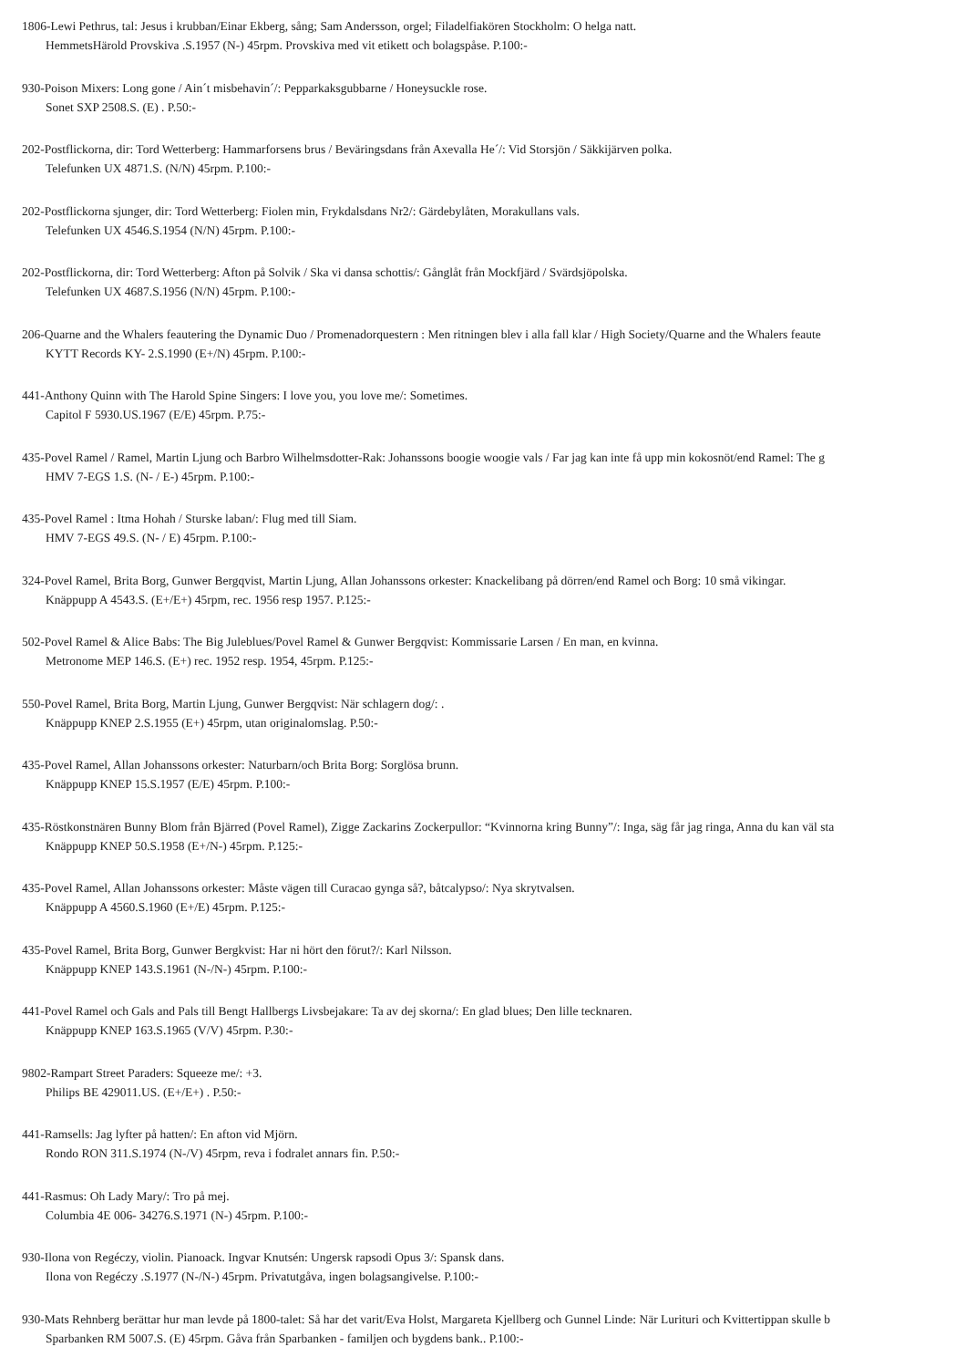1806-Lewi Pethrus, tal: Jesus i krubban/Einar Ekberg, sång; Sam Andersson, orgel; Filadelfiakören Stockholm: O helga natt.
HemmetsHärold Provskiva .S.1957 (N-) 45rpm. Provskiva med vit etikett och bolagspåse. P.100:-
930-Poison Mixers: Long gone / Ain´t misbehavin´/: Pepparkaksgubbarne / Honeysuckle rose.
Sonet SXP 2508.S. (E) . P.50:-
202-Postflickorna, dir: Tord Wetterberg: Hammarforsens brus / Beväringsdans från Axevalla He´/: Vid Storsjön / Säkkijärven polka.
Telefunken UX 4871.S. (N/N) 45rpm. P.100:-
202-Postflickorna sjunger, dir: Tord Wetterberg: Fiolen min, Frykdalsdans Nr2/: Gärdebylåten, Morakullans vals.
Telefunken UX 4546.S.1954 (N/N) 45rpm. P.100:-
202-Postflickorna, dir: Tord Wetterberg: Afton på Solvik / Ska vi dansa schottis/: Gånglåt från Mockfjärd / Svärdsjöpolska.
Telefunken UX 4687.S.1956 (N/N) 45rpm. P.100:-
206-Quarne and the Whalers feautering the Dynamic Duo / Promenadorquestern : Men ritningen blev i alla fall klar / High Society/Quarne and the Whalers feaute
KYTT Records KY- 2.S.1990 (E+/N) 45rpm. P.100:-
441-Anthony Quinn with The Harold Spine Singers: I love you, you love me/: Sometimes.
Capitol F 5930.US.1967 (E/E) 45rpm. P.75:-
435-Povel Ramel / Ramel, Martin Ljung och Barbro Wilhelmsdotter-Rak: Johanssons boogie woogie vals / Far jag kan inte få upp min kokosnöt/end Ramel: The g
HMV 7-EGS 1.S. (N- / E-) 45rpm. P.100:-
435-Povel Ramel : Itma Hohah / Sturske laban/: Flug med till Siam.
HMV 7-EGS 49.S. (N- / E) 45rpm. P.100:-
324-Povel Ramel, Brita Borg, Gunwer Bergqvist, Martin Ljung, Allan Johanssons orkester: Knackelibang på dörren/end Ramel och Borg: 10 små vikingar.
Knäppupp A 4543.S. (E+/E+) 45rpm, rec. 1956 resp 1957. P.125:-
502-Povel Ramel & Alice Babs: The Big Juleblues/Povel Ramel & Gunwer Bergqvist: Kommissarie Larsen / En man, en kvinna.
Metronome MEP 146.S. (E+) rec. 1952 resp. 1954, 45rpm. P.125:-
550-Povel Ramel, Brita Borg, Martin Ljung, Gunwer Bergqvist: När schlagern dog/: .
Knäppupp KNEP 2.S.1955 (E+) 45rpm, utan originalomslag. P.50:-
435-Povel Ramel, Allan Johanssons orkester: Naturbarn/och Brita Borg: Sorglösa brunn.
Knäppupp KNEP 15.S.1957 (E/E) 45rpm. P.100:-
435-Röstkonstnären Bunny Blom från Bjärred (Povel Ramel), Zigge Zackarins Zockerpullor: “Kvinnorna kring Bunny”/: Inga, säg får jag ringa, Anna du kan väl sta
Knäppupp KNEP 50.S.1958 (E+/N-) 45rpm. P.125:-
435-Povel Ramel, Allan Johanssons orkester: Måste vägen till Curacao gynga så?, båtcalypso/: Nya skrytvalsen.
Knäppupp A 4560.S.1960 (E+/E) 45rpm. P.125:-
435-Povel Ramel, Brita Borg, Gunwer Bergkvist: Har ni hört den förut?/: Karl Nilsson.
Knäppupp KNEP 143.S.1961 (N-/N-) 45rpm. P.100:-
441-Povel Ramel och Gals and Pals till Bengt Hallbergs Livsbejakare: Ta av dej skorna/: En glad blues; Den lille tecknaren.
Knäppupp KNEP 163.S.1965 (V/V) 45rpm. P.30:-
9802-Rampart Street Paraders: Squeeze me/: +3.
Philips BE 429011.US. (E+/E+) . P.50:-
441-Ramsells: Jag lyfter på hatten/: En afton vid Mjörn.
Rondo RON 311.S.1974 (N-/V) 45rpm, reva i fodralet annars fin. P.50:-
441-Rasmus: Oh Lady Mary/: Tro på mej.
Columbia 4E 006- 34276.S.1971 (N-) 45rpm. P.100:-
930-Ilona von Regéczy, violin. Pianoack. Ingvar Knutsén: Ungersk rapsodi Opus 3/: Spansk dans.
Ilona von Regéczy .S.1977 (N-/N-) 45rpm. Privatutgåva, ingen bolagsangivelse. P.100:-
930-Mats Rehnberg berättar hur man levde på 1800-talet: Så har det varit/Eva Holst, Margareta Kjellberg och Gunnel Linde: När Lurituri och Kvittertippan skulle b
Sparbanken RM 5007.S. (E) 45rpm. Gåva från Sparbanken - familjen och bygdens bank.. P.100:-